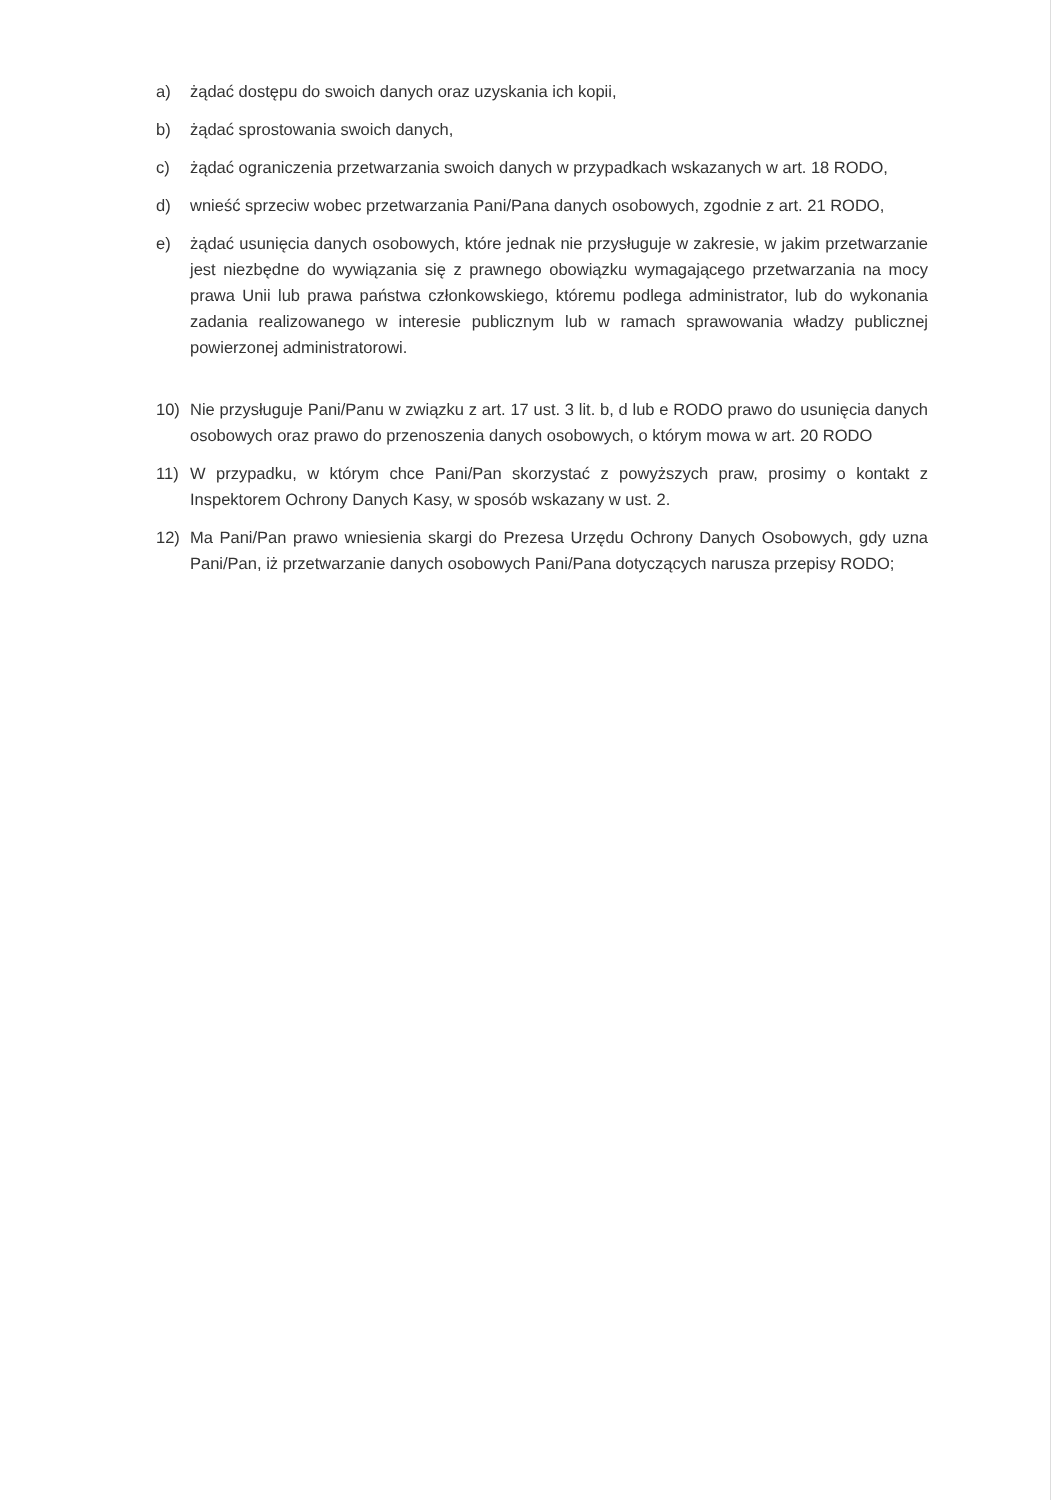a) żądać dostępu do swoich danych oraz uzyskania ich kopii,
b) żądać sprostowania swoich danych,
c) żądać ograniczenia przetwarzania swoich danych w przypadkach wskazanych w art. 18 RODO,
d) wnieść sprzeciw wobec przetwarzania Pani/Pana danych osobowych, zgodnie z art. 21 RODO,
e) żądać usunięcia danych osobowych, które jednak nie przysługuje w zakresie, w jakim przetwarzanie jest niezbędne do wywiązania się z prawnego obowiązku wymagającego przetwarzania na mocy prawa Unii lub prawa państwa członkowskiego, któremu podlega administrator, lub do wykonania zadania realizowanego w interesie publicznym lub w ramach sprawowania władzy publicznej powierzonej administratorowi.
10) Nie przysługuje Pani/Panu w związku z art. 17 ust. 3 lit. b, d lub e RODO prawo do usunięcia danych osobowych oraz prawo do przenoszenia danych osobowych, o którym mowa w art. 20 RODO
11) W przypadku, w którym chce Pani/Pan skorzystać z powyższych praw, prosimy o kontakt z Inspektorem Ochrony Danych Kasy, w sposób wskazany w ust. 2.
12) Ma Pani/Pan prawo wniesienia skargi do Prezesa Urzędu Ochrony Danych Osobowych, gdy uzna Pani/Pan, iż przetwarzanie danych osobowych Pani/Pana dotyczących narusza przepisy RODO;